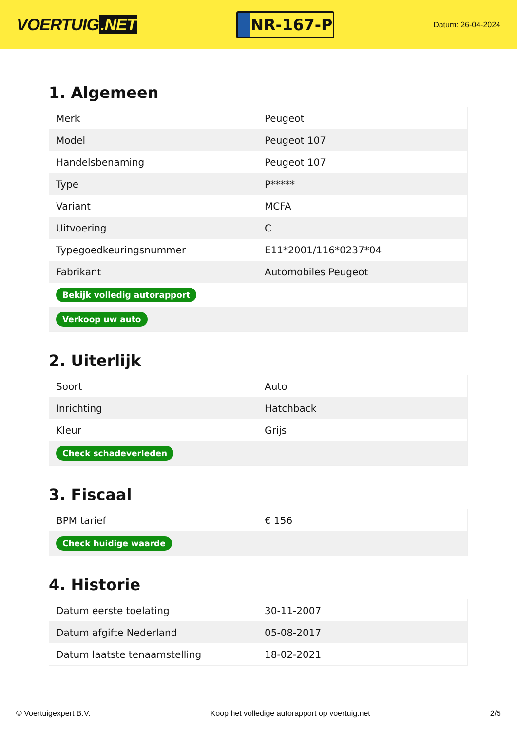VOERTUIG.NET
NR-167-P
Datum: 26-04-2024
1. Algemeen
| Merk | Peugeot |
| Model | Peugeot 107 |
| Handelsbenaming | Peugeot 107 |
| Type | P***** |
| Variant | MCFA |
| Uitvoering | C |
| Typegoedkeuringsnummer | E11*2001/116*0237*04 |
| Fabrikant | Automobiles Peugeot |
| Bekijk volledig autorapport | |
| Verkoop uw auto | |
2. Uiterlijk
| Soort | Auto |
| Inrichting | Hatchback |
| Kleur | Grijs |
| Check schadeverleden | |
3. Fiscaal
| BPM tarief | € 156 |
| Check huidige waarde | |
4. Historie
| Datum eerste toelating | 30-11-2007 |
| Datum afgifte Nederland | 05-08-2017 |
| Datum laatste tenaamstelling | 18-02-2021 |
© Voertuigexpert B.V. Koop het volledige autorapport op voertuig.net 2/5